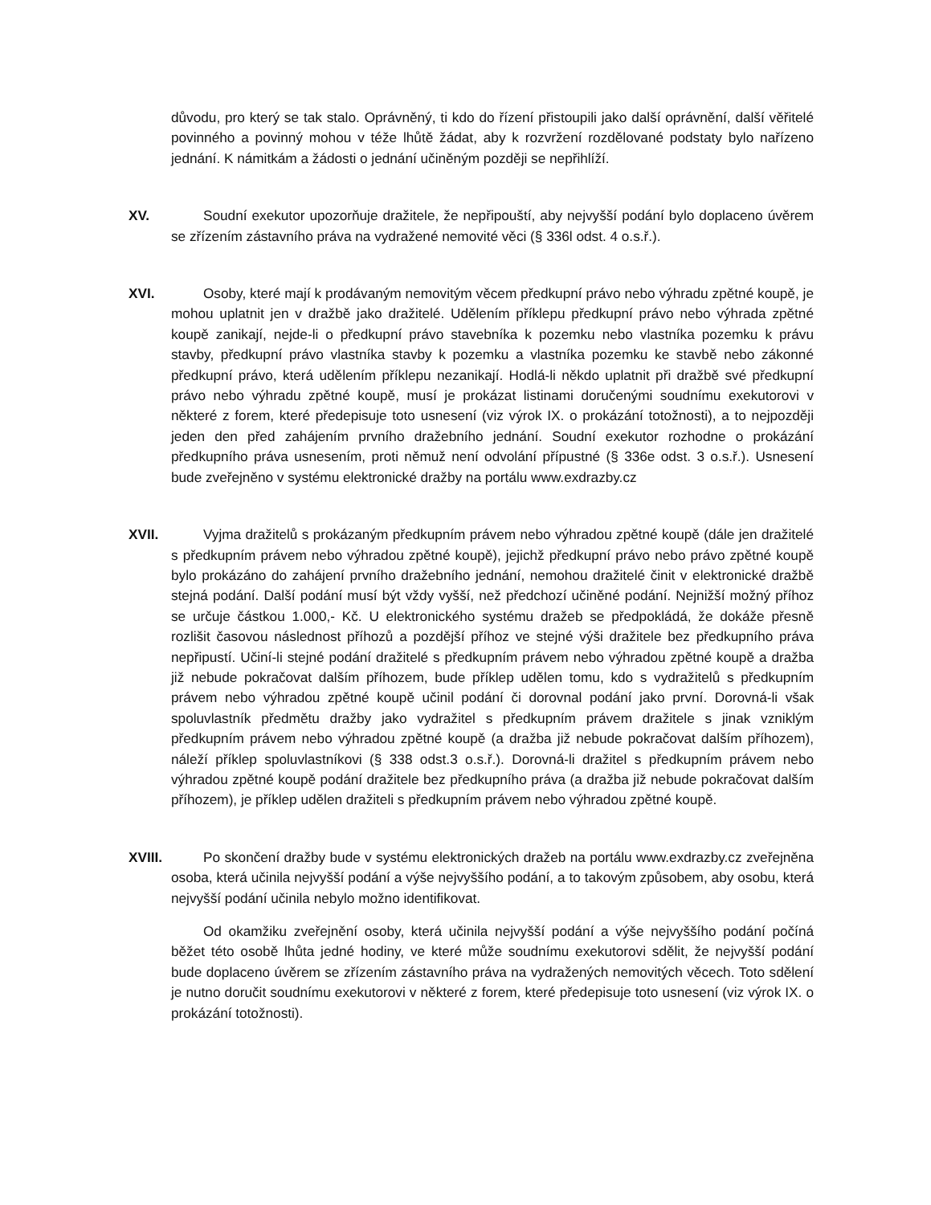důvodu, pro který se tak stalo. Oprávněný, ti kdo do řízení přistoupili jako další oprávnění, další věřitelé povinného a povinný mohou v téže lhůtě žádat, aby k rozvržení rozdělované podstaty bylo nařízeno jednání. K námitkám a žádosti o jednání učiněným později se nepřihlíží.
XV. Soudní exekutor upozorňuje dražitele, že nepřipouští, aby nejvyšší podání bylo doplaceno úvěrem se zřízením zástavního práva na vydražené nemovité věci (§ 336l odst. 4 o.s.ř.).
XVI. Osoby, které mají k prodávaným nemovitým věcem předkupní právo nebo výhradu zpětné koupě, je mohou uplatnit jen v dražbě jako dražitelé. Udělením příklepu předkupní právo nebo výhrada zpětné koupě zanikají, nejde-li o předkupní právo stavebníka k pozemku nebo vlastníka pozemku k právu stavby, předkupní právo vlastníka stavby k pozemku a vlastníka pozemku ke stavbě nebo zákonné předkupní právo, která udělením příklepu nezanikají. Hodlá-li někdo uplatnit při dražbě své předkupní právo nebo výhradu zpětné koupě, musí je prokázat listinami doručenými soudnímu exekutorovi v některé z forem, které předepisuje toto usnesení (viz výrok IX. o prokázání totožnosti), a to nejpozději jeden den před zahájením prvního dražebního jednání. Soudní exekutor rozhodne o prokázání předkupního práva usnesením, proti němuž není odvolání přípustné (§ 336e odst. 3 o.s.ř.). Usnesení bude zveřejněno v systému elektronické dražby na portálu www.exdrazby.cz
XVII. Vyjma dražitelů s prokázaným předkupním právem nebo výhradou zpětné koupě (dále jen dražitelé s předkupním právem nebo výhradou zpětné koupě), jejichž předkupní právo nebo právo zpětné koupě bylo prokázáno do zahájení prvního dražebního jednání, nemohou dražitelé činit v elektronické dražbě stejná podání. Další podání musí být vždy vyšší, než předchozí učiněné podání. Nejnižší možný příhoz se určuje částkou 1.000,- Kč. U elektronického systému dražeb se předpokládá, že dokáže přesně rozlišit časovou následnost příhozů a pozdější příhoz ve stejné výši dražitele bez předkupního práva nepřipustí. Učiní-li stejné podání dražitelé s předkupním právem nebo výhradou zpětné koupě a dražba již nebude pokračovat dalším příhozem, bude příklep udělen tomu, kdo s vydražitelů s předkupním právem nebo výhradou zpětné koupě učinil podání či dorovnal podání jako první. Dorovná-li však spoluvlastník předmětu dražby jako vydražitel s předkupním právem dražitele s jinak vzniklým předkupním právem nebo výhradou zpětné koupě (a dražba již nebude pokračovat dalším příhozem), náleží příklep spoluvlastníkovi (§ 338 odst.3 o.s.ř.). Dorovná-li dražitel s předkupním právem nebo výhradou zpětné koupě podání dražitele bez předkupního práva (a dražba již nebude pokračovat dalším příhozem), je příklep udělen dražiteli s předkupním právem nebo výhradou zpětné koupě.
XVIII.
Po skončení dražby bude v systému elektronických dražeb na portálu www.exdrazby.cz zveřejněna osoba, která učinila nejvyšší podání a výše nejvyššího podání, a to takovým způsobem, aby osobu, která nejvyšší podání učinila nebylo možno identifikovat.
Od okamžiku zveřejnění osoby, která učinila nejvyšší podání a výše nejvyššího podání počíná běžet této osobě lhůta jedné hodiny, ve které může soudnímu exekutorovi sdělit, že nejvyšší podání bude doplaceno úvěrem se zřízením zástavního práva na vydražených nemovitých věcech. Toto sdělení je nutno doručit soudnímu exekutorovi v některé z forem, které předepisuje toto usnesení (viz výrok IX. o prokázání totožnosti).